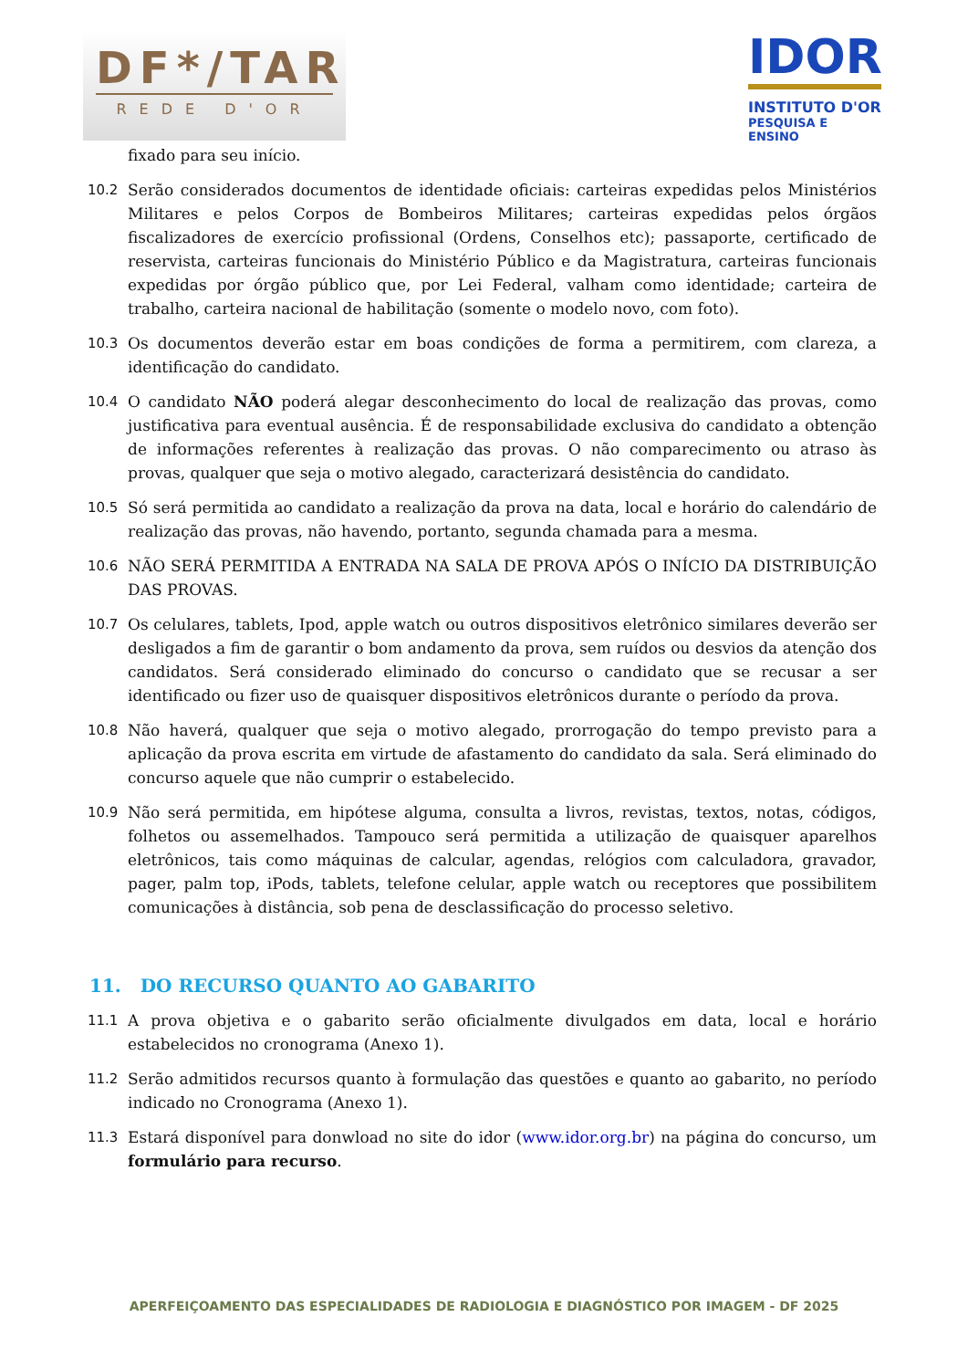DF*/TAR
REDE D'OR
IDOR
INSTITUTO D'OR
PESQUISA E ENSINO
fixado para seu início.
10.2 Serão considerados documentos de identidade oficiais: carteiras expedidas pelos Ministérios Militares e pelos Corpos de Bombeiros Militares; carteiras expedidas pelos órgãos fiscalizadores de exercício profissional (Ordens, Conselhos etc); passaporte, certificado de reservista, carteiras funcionais do Ministério Público e da Magistratura, carteiras funcionais expedidas por órgão público que, por Lei Federal, valham como identidade; carteira de trabalho, carteira nacional de habilitação (somente o modelo novo, com foto).
10.3 Os documentos deverão estar em boas condições de forma a permitirem, com clareza, a identificação do candidato.
10.4 O candidato NÃO poderá alegar desconhecimento do local de realização das provas, como justificativa para eventual ausência. É de responsabilidade exclusiva do candidato a obtenção de informações referentes à realização das provas. O não comparecimento ou atraso às provas, qualquer que seja o motivo alegado, caracterizará desistência do candidato.
10.5 Só será permitida ao candidato a realização da prova na data, local e horário do calendário de realização das provas, não havendo, portanto, segunda chamada para a mesma.
10.6 NÃO SERÁ PERMITIDA A ENTRADA NA SALA DE PROVA APÓS O INÍCIO DA DISTRIBUIÇÃO DAS PROVAS.
10.7 Os celulares, tablets, Ipod, apple watch ou outros dispositivos eletrônico similares deverão ser desligados a fim de garantir o bom andamento da prova, sem ruídos ou desvios da atenção dos candidatos. Será considerado eliminado do concurso o candidato que se recusar a ser identificado ou fizer uso de quaisquer dispositivos eletrônicos durante o período da prova.
10.8 Não haverá, qualquer que seja o motivo alegado, prorrogação do tempo previsto para a aplicação da prova escrita em virtude de afastamento do candidato da sala. Será eliminado do concurso aquele que não cumprir o estabelecido.
10.9 Não será permitida, em hipótese alguma, consulta a livros, revistas, textos, notas, códigos, folhetos ou assemelhados. Tampouco será permitida a utilização de quaisquer aparelhos eletrônicos, tais como máquinas de calcular, agendas, relógios com calculadora, gravador, pager, palm top, iPods, tablets, telefone celular, apple watch ou receptores que possibilitem comunicações à distância, sob pena de desclassificação do processo seletivo.
11. DO RECURSO QUANTO AO GABARITO
11.1 A prova objetiva e o gabarito serão oficialmente divulgados em data, local e horário estabelecidos no cronograma (Anexo 1).
11.2 Serão admitidos recursos quanto à formulação das questões e quanto ao gabarito, no período indicado no Cronograma (Anexo 1).
11.3 Estará disponível para donwload no site do idor (www.idor.org.br) na página do concurso, um formulário para recurso.
APERFEIÇOAMENTO DAS ESPECIALIDADES DE RADIOLOGIA E DIAGNÓSTICO POR IMAGEM - DF 2025